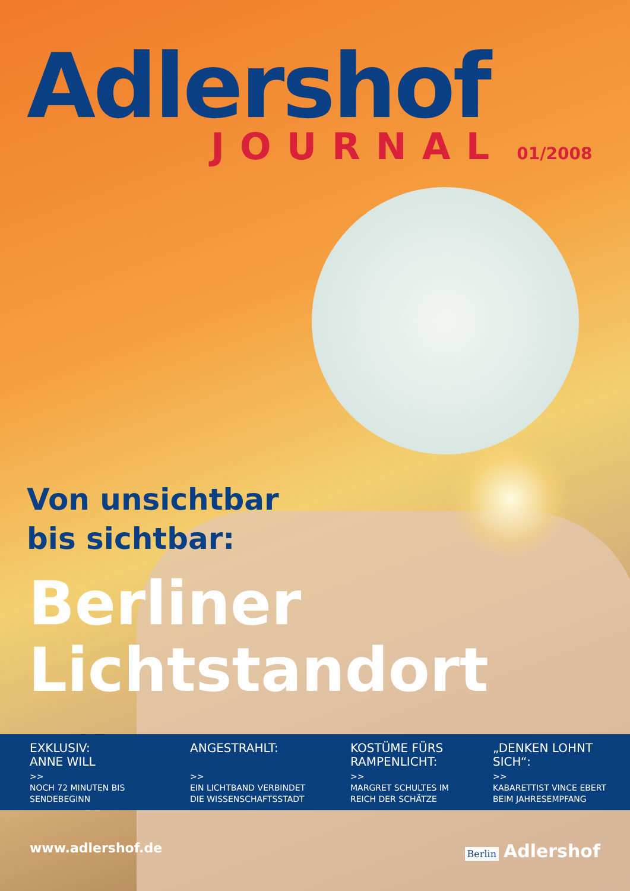Adlershof
JOURNAL 01/2008
Von unsichtbar
bis sichtbar:
Berliner
Lichtstandort
EXKLUSIV:
ANNE WILL
>>
NOCH 72 MINUTEN BIS SENDEBEGINN
ANGESTRAHLT:
>>
EIN LICHTBAND VERBINDET DIE WISSENSCHAFTSSTADT
KOSTÜME FÜRS RAMPENLICHT:
>>
MARGRET SCHULTES IM REICH DER SCHÄTZE
„DENKEN LOHNT SICH“:
>>
KABARETTIST VINCE EBERT BEIM JAHRESEMPFANG
www.adlershof.de Berlin Adlershof